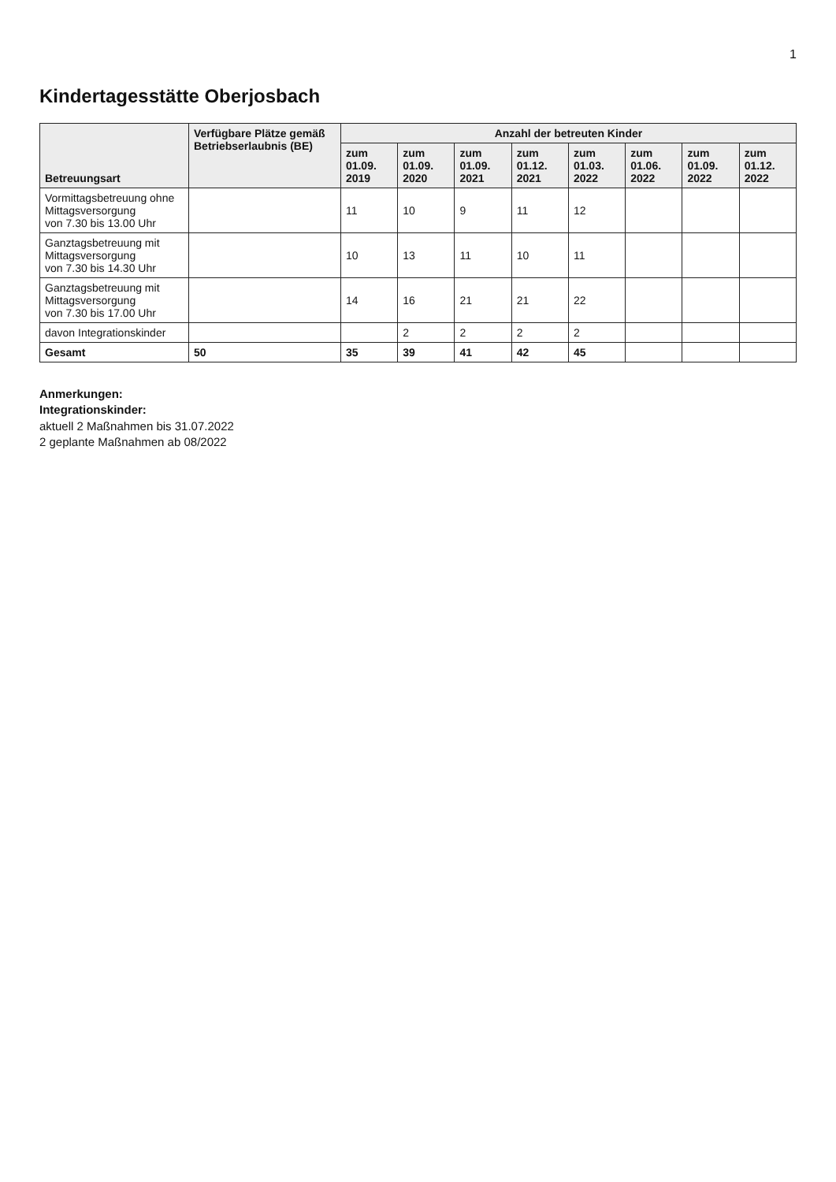1
Kindertagesstätte Oberjosbach
| Betreuungsart | Verfügbare Plätze gemäß Betriebserlaubnis (BE) | Anzahl der betreuten Kinder | | | | | | | |
| --- | --- | --- | --- | --- | --- | --- | --- | --- | --- |
| | | zum 01.09. 2019 | zum 01.09. 2020 | zum 01.09. 2021 | zum 01.12. 2021 | zum 01.03. 2022 | zum 01.06. 2022 | zum 01.09. 2022 | zum 01.12. 2022 |
| Vormittagsbetreuung ohne Mittagsversorgung von 7.30 bis 13.00 Uhr | | 11 | 10 | 9 | 11 | 12 | | | |
| Ganztagsbetreuung mit Mittagsversorgung von 7.30 bis 14.30 Uhr | | 10 | 13 | 11 | 10 | 11 | | | |
| Ganztagsbetreuung mit Mittagsversorgung von 7.30 bis 17.00 Uhr | | 14 | 16 | 21 | 21 | 22 | | | |
| davon Integrationskinder | | | 2 | 2 | 2 | 2 | | | |
| Gesamt | 50 | 35 | 39 | 41 | 42 | 45 | | | |
Anmerkungen:
Integrationskinder:
aktuell 2 Maßnahmen bis 31.07.2022
2 geplante Maßnahmen ab 08/2022